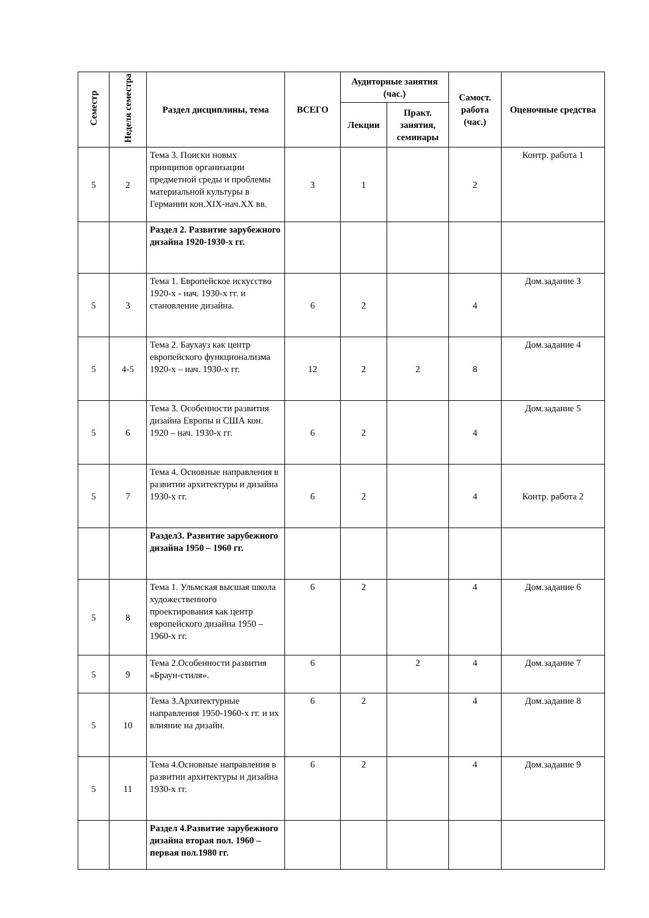| Семестр | Неделя семестра | Раздел дисциплины, тема | ВСЕГО | Аудиторные занятия (час.) | | Самост. работа (час.) | Оценочные средства |
| --- | --- | --- | --- | --- | --- | --- | --- |
| | | | | Лекции | Практ. занятия, семинары | | |
| 5 | 2 | Тема 3. Поиски новых принципов организации предметной среды и проблемы материальной культуры в Германии кон.XIX-нач.XX вв. | 3 | 1 | | 2 | Контр. работа 1 |
| | | Раздел 2. Развитие зарубежного дизайна 1920-1930-х гг. | | | | | |
| 5 | 3 | Тема 1. Европейское искусство 1920-х - нач. 1930-х гг. и становление дизайна. | 6 | 2 | | 4 | Дом.задание 3 |
| 5 | 4-5 | Тема 2. Баухауз как центр европейского функционализма 1920-х – нач. 1930-х гг. | 12 | 2 | 2 | 8 | Дом.задание 4 |
| 5 | 6 | Тема 3. Особенности развития дизайна Европы и США кон. 1920 – нач. 1930-х гг. | 6 | 2 | | 4 | Дом.задание 5 |
| 5 | 7 | Тема 4. Основные направления в развитии архитектуры и дизайна 1930-х гг. | 6 | 2 | | 4 | Контр. работа 2 |
| | | Раздел3. Развитие зарубежного дизайна 1950 – 1960 гг. | | | | | |
| 5 | 8 | Тема 1. Ульмская высшая школа художественного проектирования как центр европейского дизайна 1950 – 1960-х гг. | 6 | 2 | | 4 | Дом.задание 6 |
| 5 | 9 | Тема 2.Особенности развития «Браун-стиля». | 6 | | 2 | 4 | Дом.задание 7 |
| 5 | 10 | Тема 3.Архитектурные направления 1950-1960-х гг. и их влияние на дизайн. | 6 | 2 | | 4 | Дом.задание 8 |
| 5 | 11 | Тема 4.Основные направления в развитии архитектуры и дизайна 1930-х гг. | 6 | 2 | | 4 | Дом.задание 9 |
| | | Раздел 4.Развитие зарубежного дизайна вторая пол. 1960 – первая пол.1980 гг. | | | | | |